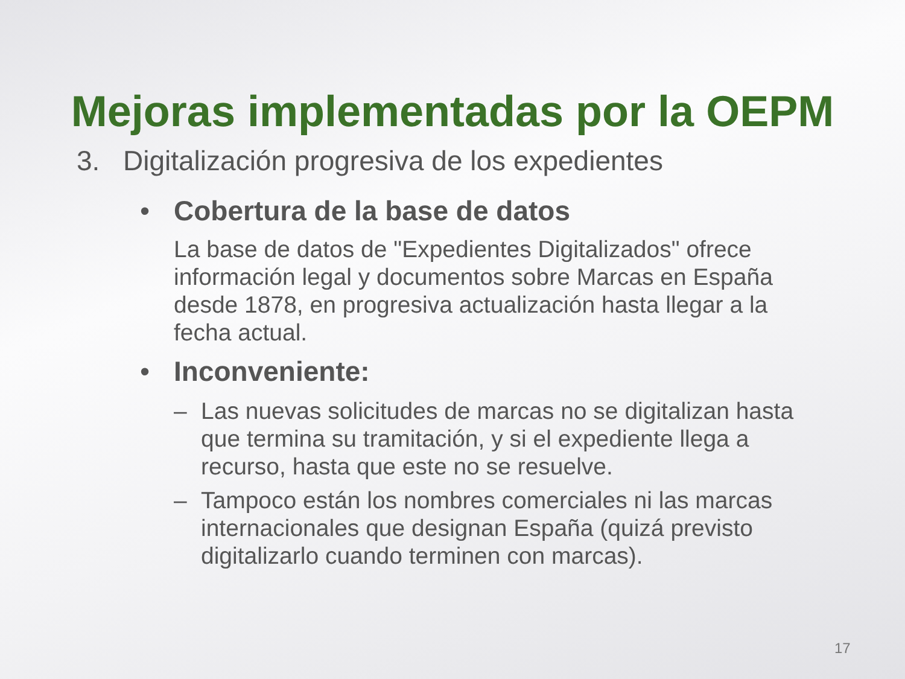Mejoras implementadas por la OEPM
3. Digitalización progresiva de los expedientes
• Cobertura de la base de datos
La base de datos de "Expedientes Digitalizados" ofrece información legal y documentos sobre Marcas en España desde 1878, en progresiva actualización hasta llegar a la fecha actual.
• Inconveniente:
– Las nuevas solicitudes de marcas no se digitalizan hasta que termina su tramitación, y si el expediente llega a recurso, hasta que este no se resuelve.
– Tampoco están los nombres comerciales ni las marcas internacionales que designan España (quizá previsto digitalizarlo cuando terminen con marcas).
17